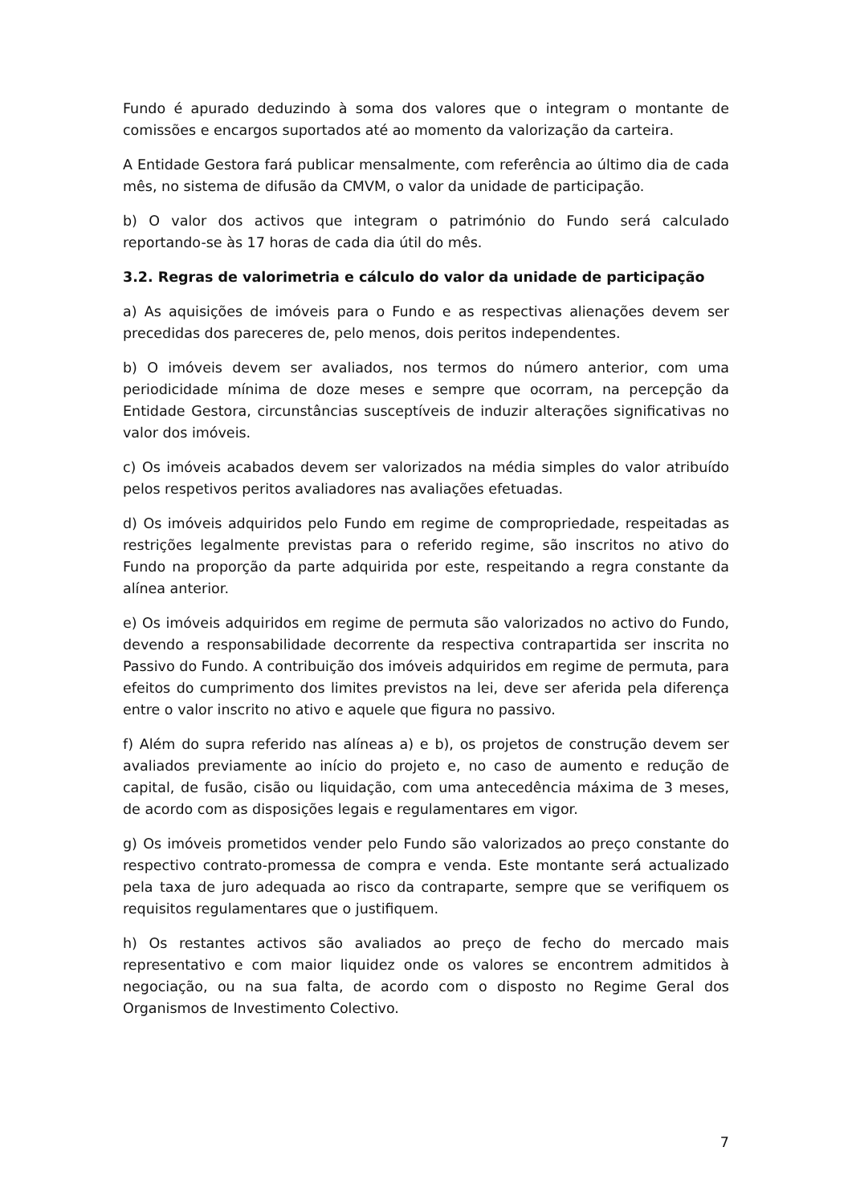Fundo é apurado deduzindo à soma dos valores que o integram o montante de comissões e encargos suportados até ao momento da valorização da carteira.
A Entidade Gestora fará publicar mensalmente, com referência ao último dia de cada mês, no sistema de difusão da CMVM, o valor da unidade de participação.
b) O valor dos activos que integram o património do Fundo será calculado reportando-se às 17 horas de cada dia útil do mês.
3.2. Regras de valorimetria e cálculo do valor da unidade de participação
a) As aquisições de imóveis para o Fundo e as respectivas alienações devem ser precedidas dos pareceres de, pelo menos, dois peritos independentes.
b) O imóveis devem ser avaliados, nos termos do número anterior, com uma periodicidade mínima de doze meses e sempre que ocorram, na percepção da Entidade Gestora, circunstâncias susceptíveis de induzir alterações significativas no valor dos imóveis.
c) Os imóveis acabados devem ser valorizados na média simples do valor atribuído pelos respetivos peritos avaliadores nas avaliações efetuadas.
d) Os imóveis adquiridos pelo Fundo em regime de compropriedade, respeitadas as restrições legalmente previstas para o referido regime, são inscritos no ativo do Fundo na proporção da parte adquirida por este, respeitando a regra constante da alínea anterior.
e) Os imóveis adquiridos em regime de permuta são valorizados no activo do Fundo, devendo a responsabilidade decorrente da respectiva contrapartida ser inscrita no Passivo do Fundo. A contribuição dos imóveis adquiridos em regime de permuta, para efeitos do cumprimento dos limites previstos na lei, deve ser aferida pela diferença entre o valor inscrito no ativo e aquele que figura no passivo.
f) Além do supra referido nas alíneas a) e b), os projetos de construção devem ser avaliados previamente ao início do projeto e, no caso de aumento e redução de capital, de fusão, cisão ou liquidação, com uma antecedência máxima de 3 meses, de acordo com as disposições legais e regulamentares em vigor.
g) Os imóveis prometidos vender pelo Fundo são valorizados ao preço constante do respectivo contrato-promessa de compra e venda. Este montante será actualizado pela taxa de juro adequada ao risco da contraparte, sempre que se verifiquem os requisitos regulamentares que o justifiquem.
h) Os restantes activos são avaliados ao preço de fecho do mercado mais representativo e com maior liquidez onde os valores se encontrem admitidos à negociação, ou na sua falta, de acordo com o disposto no Regime Geral dos Organismos de Investimento Colectivo.
7